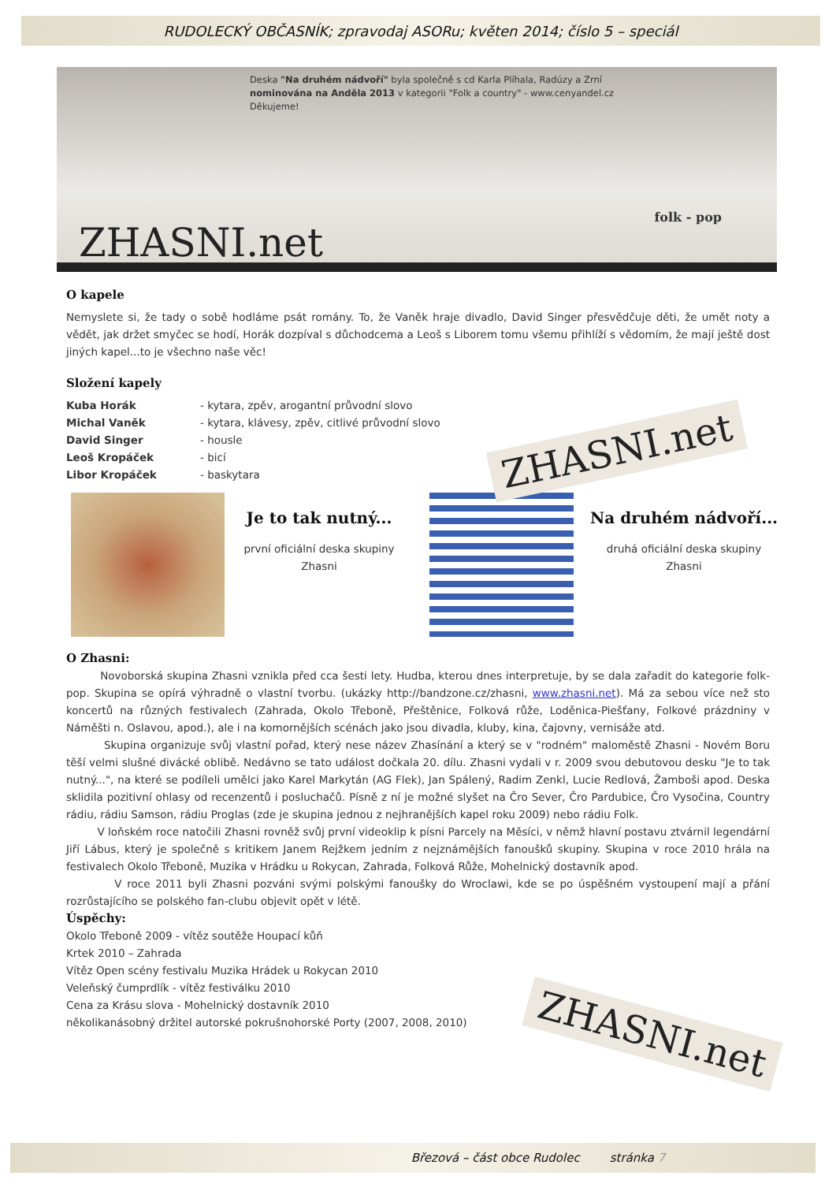RUDOLECKÝ OBČASNÍK; zpravodaj ASORu; květen 2014; číslo 5 – speciál
Deska "Na druhém nádvoří" byla společně s cd Karla Plíhala, Radúzy a Zrní
nominována na Anděla 2013 v kategorii "Folk a country" - www.cenyandel.cz
Děkujeme!
folk - pop
ZHASNI.net
O kapele
Nemyslete si, že tady o sobě hodláme psát romány. To, že Vaněk hraje divadlo, David Singer přesvědčuje děti, že umět noty a vědět, jak držet smyčec se hodí, Horák dozpíval s důchodcema a Leoš s Liborem tomu všemu přihlíží s vědomím, že mají ještě dost jiných kapel...to je všechno naše věc!
Složení kapely
Kuba Horák - kytara, zpěv, arogantní průvodní slovo
Michal Vaněk - kytara, klávesy, zpěv, citlivé průvodní slovo
David Singer - housle
Leoš Kropáček - bicí
Libor Kropáček - baskytara
ZHASNI.net
Je to tak nutný...
první oficiální deska skupiny Zhasni
Na druhém nádvoří...
druhá oficiální deska skupiny Zhasni
O Zhasni:
Novoborská skupina Zhasni vznikla před cca šesti lety. Hudba, kterou dnes interpretuje, by se dala zařadit do kategorie folk-pop. Skupina se opírá výhradně o vlastní tvorbu. (ukázky http://bandzone.cz/zhasni, www.zhasni.net). Má za sebou více než sto koncertů na různých festivalech (Zahrada, Okolo Třeboně, Přeštěnice, Folková růže, Loděnica-Piešťany, Folkové prázdniny v Náměšti n. Oslavou, apod.), ale i na komornějších scénách jako jsou divadla, kluby, kina, čajovny, vernisáže atd.
Skupina organizuje svůj vlastní pořad, který nese název Zhasínání a který se v "rodném" maloměstě Zhasni - Novém Boru těší velmi slušné divácké oblibě. Nedávno se tato událost dočkala 20. dílu. Zhasni vydali v r. 2009 svou debutovou desku "Je to tak nutný...", na které se podíleli umělci jako Karel Markytán (AG Flek), Jan Spálený, Radim Zenkl, Lucie Redlová, Žamboši apod. Deska sklidila pozitivní ohlasy od recenzentů i posluchačů. Písně z ní je možné slyšet na Čro Sever, Čro Pardubice, Čro Vysočina, Country rádiu, rádiu Samson, rádiu Proglas (zde je skupina jednou z nejhranějších kapel roku 2009) nebo rádiu Folk.
V loňském roce natočili Zhasni rovněž svůj první videoklip k písni Parcely na Měsíci, v němž hlavní postavu ztvárnil legendární Jiří Lábus, který je společně s kritikem Janem Rejžkem jedním z nejznámějších fanoušků skupiny. Skupina v roce 2010 hrála na festivalech Okolo Třeboně, Muzika v Hrádku u Rokycan, Zahrada, Folková Růže, Mohelnický dostavník apod.
V roce 2011 byli Zhasni pozváni svými polskými fanoušky do Wroclawi, kde se po úspěšném vystoupení mají a přání rozrůstajícího se polského fan-clubu objevit opět v létě.
Úspěchy:
Okolo Třeboně 2009 - vítěz soutěže Houpací kůň
Krtek 2010 – Zahrada
Vítěz Open scény festivalu Muzika Hrádek u Rokycan 2010
Veleňský čumprdlík - vítěz festiválku 2010
Cena za Krásu slova - Mohelnický dostavník 2010
několikanásobný držitel autorské pokrušnohorské Porty (2007, 2008, 2010)
ZHASNI.net
Březová – část obce Rudolec stránka 7